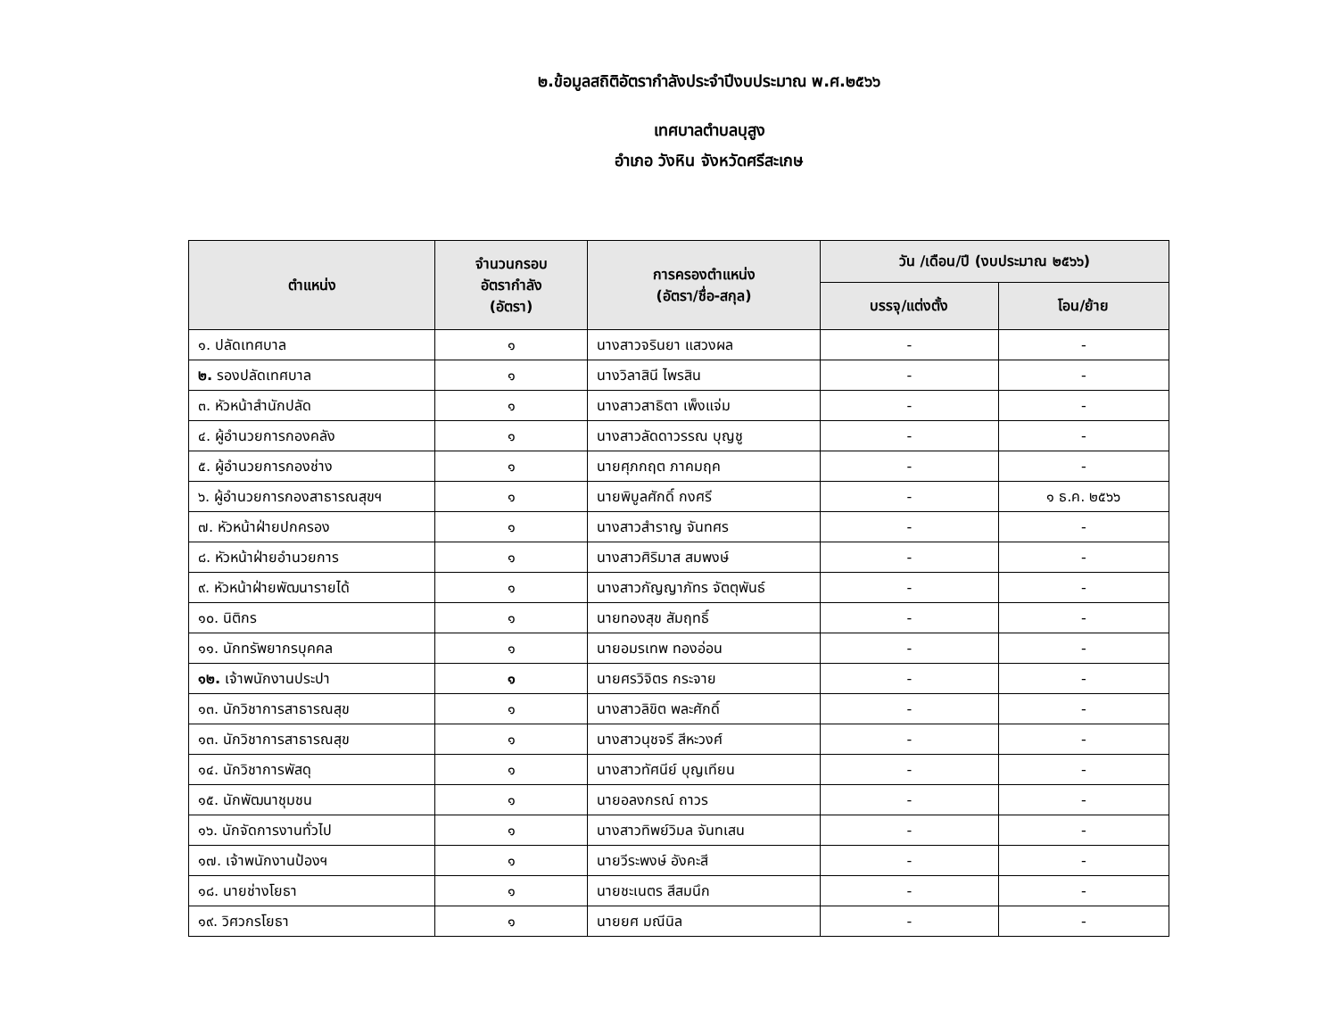๒.ข้อมูลสถิติอัตรากำลังประจำปีงบประมาณ พ.ศ.๒๕๖๖
เทศบาลตำบลบุสูง
อำเภอ วังหิน จังหวัดศรีสะเกษ
| ตำแหน่ง | จำนวนกรอบ อัตรากำลัง (อัตรา) | การครองตำแหน่ง (อัตรา/ชื่อ-สกุล) | วัน /เดือน/ปี (งบประมาณ ๒๕๖๖) | |
| --- | --- | --- | --- | --- |
| | | | บรรจุ/แต่งตั้ง | โอน/ย้าย |
| ๑. ปลัดเทศบาล | ๑ | นางสาวจรินยา แสวงผล | - | - |
| ๒. รองปลัดเทศบาล | ๑ | นางวิลาสินี ไพรสิน | - | - |
| ๓. หัวหน้าสำนักปลัด | ๑ | นางสาวสาธิตา เพ็งแจ่ม | - | - |
| ๔. ผู้อำนวยการกองคลัง | ๑ | นางสาวลัดดาวรรณ บุญชู | - | - |
| ๕. ผู้อำนวยการกองช่าง | ๑ | นายศุภกฤต ภาคมฤค | - | - |
| ๖. ผู้อำนวยการกองสาธารณสุขฯ | ๑ | นายพิบูลศักดิ์ กงศรี | - | ๑ ธ.ค. ๒๕๖๖ |
| ๗. หัวหน้าฝ่ายปกครอง | ๑ | นางสาวสำราญ จันทศร | - | - |
| ๘. หัวหน้าฝ่ายอำนวยการ | ๑ | นางสาวศิริมาส สมพงษ์ | - | - |
| ๙. หัวหน้าฝ่ายพัฒนารายได้ | ๑ | นางสาวกัญญาภัทร จัตตุพันธ์ | - | - |
| ๑๐. นิติกร | ๑ | นายทองสุข สัมฤทธิ์ | - | - |
| ๑๑. นักทรัพยากรบุคคล | ๑ | นายอมรเทพ ทองอ่อน | - | - |
| ๑๒. เจ้าพนักงานประปา | ๑ | นายศรวิจิตร กระจาย | - | - |
| ๑๓. นักวิชาการสาธารณสุข | ๑ | นางสาวลิขิต พละศักดิ์ | - | - |
| ๑๓. นักวิชาการสาธารณสุข | ๑ | นางสาวนุชจรี สีหะวงศ์ | - | - |
| ๑๔. นักวิชาการพัสดุ | ๑ | นางสาวทัศนีย์ บุญเทียน | - | - |
| ๑๕. นักพัฒนาชุมชน | ๑ | นายอลงกรณ์ ถาวร | - | - |
| ๑๖. นักจัดการงานทั่วไป | ๑ | นางสาวทิพย์วิมล จันทเสน | - | - |
| ๑๗. เจ้าพนักงานป้องฯ | ๑ | นายวีระพงษ์ อังคะสี | - | - |
| ๑๘. นายช่างโยธา | ๑ | นายชะเนตร สีสมนึก | - | - |
| ๑๙. วิศวกรโยธา | ๑ | นายยศ มณีนิล | - | - |